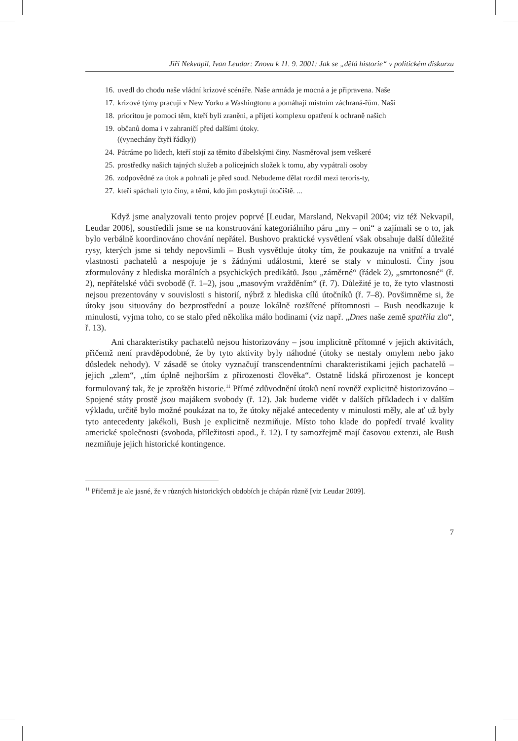Jiří Nekvapil, Ivan Leudar: Znovu k 11. 9. 2001: Jak se „dělá historie“ v politickém diskurzu
16. uvedl do chodu naše vládní krizové scénáře. Naše armáda je mocná a je připravena. Naše
17. krizové týmy pracují v New Yorku a Washingtonu a pomáhají místním záchraná-řům. Naší
18. prioritou je pomoci těm, kteří byli zraněni, a přijetí komplexu opatření k ochraně našich
19. občanů doma i v zahraničí před dalšími útoky.
((vynechány čtyři řádky))
24. Pátráme po lidech, kteří stojí za těmito ďábelskými činy. Nasměroval jsem veškeré
25. prostředky našich tajných služeb a policejních složek k tomu, aby vypátrali osoby
26. zodpovědné za útok a pohnali je před soud. Nebudeme dělat rozdíl mezi teroris-ty,
27. kteří spáchali tyto činy, a těmi, kdo jim poskytují útočiště. ...
Když jsme analyzovali tento projev poprvé [Leudar, Marsland, Nekvapil 2004; viz též Nekvapil, Leudar 2006], soustředili jsme se na konstruování kategoriálního páru „my – oni“ a zajímali se o to, jak bylo verbálně koordinováno chování nepřátel. Bushovo praktické vysvětlení však obsahuje další důležité rysy, kterých jsme si tehdy nepovšimli – Bush vysvětluje útoky tím, že poukazuje na vnitřní a trvalé vlastnosti pachatelů a nespojuje je s žádnými událostmi, které se staly v minulosti. Činy jsou zformulovány z hlediska morálních a psychických predikátů. Jsou „záměrné“ (řádek 2), „smrtonosné“ (ř. 2), nepřátelské vůči svobodě (ř. 1–2), jsou „masovým vražděním“ (ř. 7). Důležité je to, že tyto vlastnosti nejsou prezentovány v souvislosti s historií, nýbrž z hlediska cílů útočníků (ř. 7–8). Povšimněme si, že útoky jsou situovány do bezprostřední a pouze lokálně rozšířené přítomnosti – Bush neodkazuje k minulosti, vyjma toho, co se stalo před několika málo hodinami (viz např. „Dnes naše země spatřila zlo“, ř. 13).
Ani charakteristiky pachatelů nejsou historizovány – jsou implicitně přítomné v jejich aktivitách, přičemž není pravděpodobné, že by tyto aktivity byly náhodné (útoky se nestaly omylem nebo jako důsledek nehody). V zásadě se útoky vyznačují transcendentními charakteristikami jejich pachatelů – jejich „zlem“, „tím úplně nejhorším z přirozenosti člověka“. Ostatně lidská přirozenost je koncept formulovaný tak, že je zproštěn historie.<sup>11</sup> Přímé zdůvodnění útoků není rovněž explicitně historizováno – Spojené státy prostě jsou majákem svobody (ř. 12). Jak budeme vidět v dalších příkladech i v dalším výkladu, určitě bylo možné poukázat na to, že útoky nějaké antecedenty v minulosti měly, ale ať už byly tyto antecedenty jakékoli, Bush je explicitně nezmiňuje. Místo toho klade do popředí trvalé kvality americké společnosti (svoboda, příležitosti apod., ř. 12). I ty samozřejmě mají časovou extenzi, ale Bush nezmiňuje jejich historické kontingence.
<sup>11</sup> Přičemž je ale jasné, že v různých historických obdobích je chápán různě [viz Leudar 2009].
7